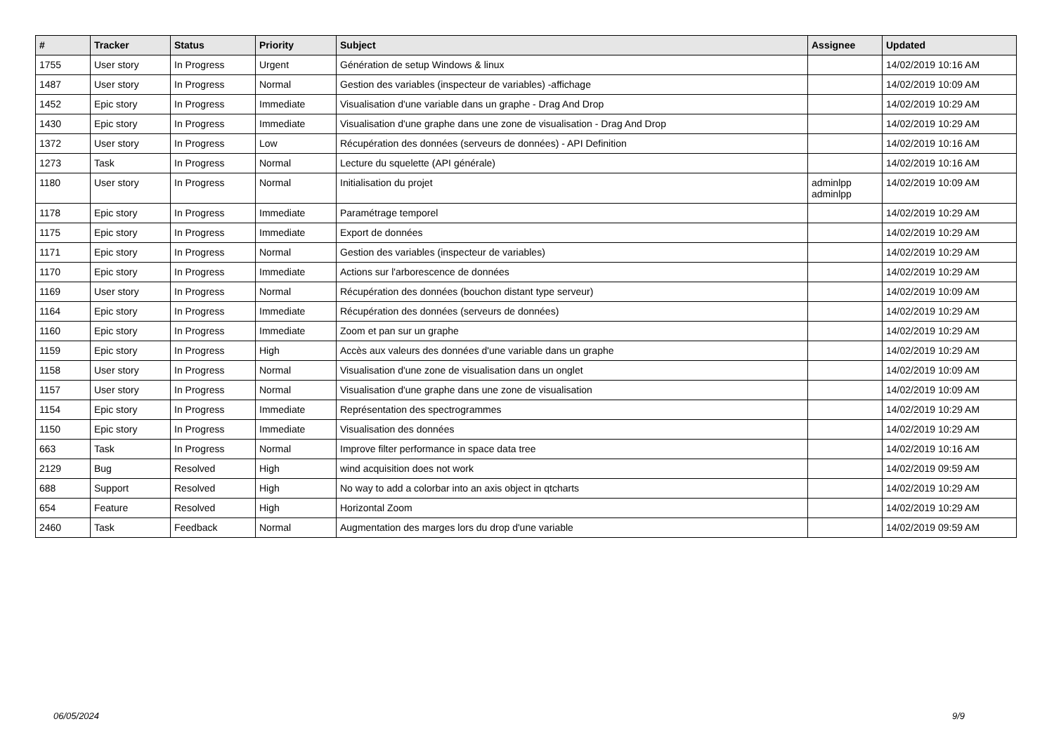| # | Tracker | Status | Priority | Subject | Assignee | Updated |
| --- | --- | --- | --- | --- | --- | --- |
| 1755 | User story | In Progress | Urgent | Génération de setup Windows & linux | | 14/02/2019 10:16 AM |
| 1487 | User story | In Progress | Normal | Gestion des variables (inspecteur de variables) -affichage | | 14/02/2019 10:09 AM |
| 1452 | Epic story | In Progress | Immediate | Visualisation d'une variable dans un graphe - Drag And Drop | | 14/02/2019 10:29 AM |
| 1430 | Epic story | In Progress | Immediate | Visualisation d'une graphe dans une zone de visualisation - Drag And Drop | | 14/02/2019 10:29 AM |
| 1372 | User story | In Progress | Low | Récupération des données (serveurs de données) - API Definition | | 14/02/2019 10:16 AM |
| 1273 | Task | In Progress | Normal | Lecture du squelette (API générale) | | 14/02/2019 10:16 AM |
| 1180 | User story | In Progress | Normal | Initialisation du projet | adminlpp adminlpp | 14/02/2019 10:09 AM |
| 1178 | Epic story | In Progress | Immediate | Paramétrage temporel | | 14/02/2019 10:29 AM |
| 1175 | Epic story | In Progress | Immediate | Export de données | | 14/02/2019 10:29 AM |
| 1171 | Epic story | In Progress | Normal | Gestion des variables (inspecteur de variables) | | 14/02/2019 10:29 AM |
| 1170 | Epic story | In Progress | Immediate | Actions sur l'arborescence de données | | 14/02/2019 10:29 AM |
| 1169 | User story | In Progress | Normal | Récupération des données (bouchon distant type serveur) | | 14/02/2019 10:09 AM |
| 1164 | Epic story | In Progress | Immediate | Récupération des données (serveurs de données) | | 14/02/2019 10:29 AM |
| 1160 | Epic story | In Progress | Immediate | Zoom et pan sur un graphe | | 14/02/2019 10:29 AM |
| 1159 | Epic story | In Progress | High | Accès aux valeurs des données d'une variable dans un graphe | | 14/02/2019 10:29 AM |
| 1158 | User story | In Progress | Normal | Visualisation d'une zone de visualisation dans un onglet | | 14/02/2019 10:09 AM |
| 1157 | User story | In Progress | Normal | Visualisation d'une graphe dans une zone de visualisation | | 14/02/2019 10:09 AM |
| 1154 | Epic story | In Progress | Immediate | Représentation des spectrogrammes | | 14/02/2019 10:29 AM |
| 1150 | Epic story | In Progress | Immediate | Visualisation des données | | 14/02/2019 10:29 AM |
| 663 | Task | In Progress | Normal | Improve filter performance in space data tree | | 14/02/2019 10:16 AM |
| 2129 | Bug | Resolved | High | wind acquisition does not work | | 14/02/2019 09:59 AM |
| 688 | Support | Resolved | High | No way to add a colorbar into an axis object in qtcharts | | 14/02/2019 10:29 AM |
| 654 | Feature | Resolved | High | Horizontal Zoom | | 14/02/2019 10:29 AM |
| 2460 | Task | Feedback | Normal | Augmentation des marges lors du drop d'une variable | | 14/02/2019 09:59 AM |
06/05/2024 9/9